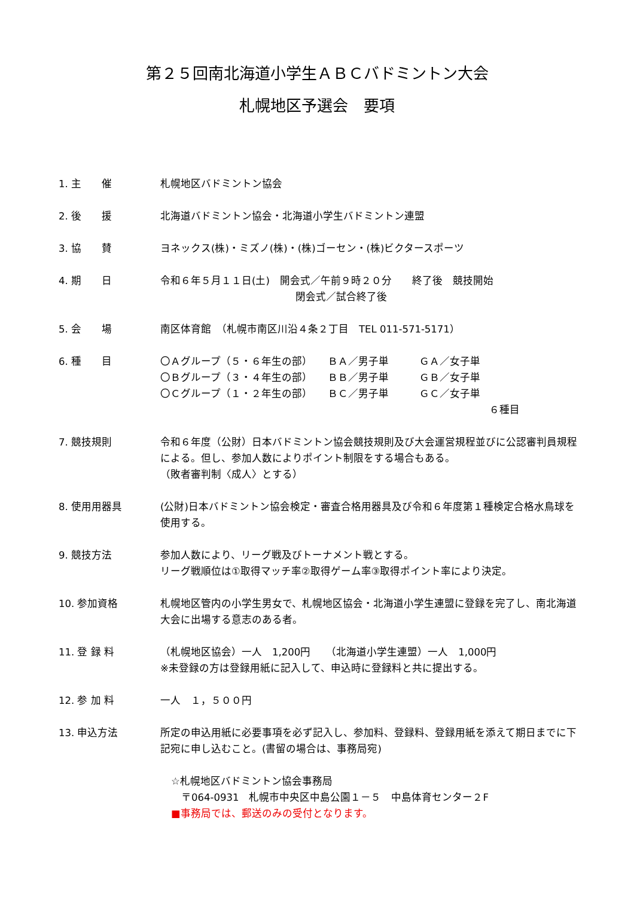第２５回南北海道小学生ＡＢＣバドミントン大会
札幌地区予選会　要項
1. 主　　催 札幌地区バドミントン協会
2. 後　　援 北海道バドミントン協会・北海道小学生バドミントン連盟
3. 協　　賛 ヨネックス(株)・ミズノ(株)・(株)ゴーセン・(株)ビクタースポーツ
4. 期　　日 令和６年５月１１日(土)　開会式／午前９時２０分　　終了後　競技開始
閉会式／試合終了後
5. 会　　場 南区体育館　（札幌市南区川沿４条２丁目　TEL 011-571-5171）
6. 種　　目 〇Ａグループ（５・６年生の部）　　ＢＡ／男子単　　　ＧＡ／女子単
〇Ｂグループ（３・４年生の部）　　ＢＢ／男子単　　　ＧＢ／女子単
〇Ｃグループ（１・２年生の部）　　ＢＣ／男子単　　　ＧＣ／女子単
６種目
7. 競技規則 令和６年度（公財）日本バドミントン協会競技規則及び大会運営規程並びに公認審判員規程による。但し、参加人数によりポイント制限をする場合もある。
（敗者審判制〈成人〉とする）
8. 使用用器具 (公財)日本バドミントン協会検定・審査合格用器具及び令和６年度第１種検定合格水鳥球を使用する。
9. 競技方法 参加人数により、リーグ戦及びトーナメント戦とする。
リーグ戦順位は①取得マッチ率②取得ゲーム率③取得ポイント率により決定。
10. 参加資格 札幌地区管内の小学生男女で、札幌地区協会・北海道小学生連盟に登録を完了し、南北海道大会に出場する意志のある者。
11. 登 録 料 （札幌地区協会）一人　1,200円　　（北海道小学生連盟）一人　1,000円
※未登録の方は登録用紙に記入して、申込時に登録料と共に提出する。
12. 参 加 料 一人　１，５００円
13. 申込方法 所定の申込用紙に必要事項を必ず記入し、参加料、登録料、登録用紙を添えて期日までに下記宛に申し込むこと。(書留の場合は、事務局宛)
☆札幌地区バドミントン協会事務局
　〒064-0931　札幌市中央区中島公園１－５　中島体育センター２F
■事務局では、郵送のみの受付となります。